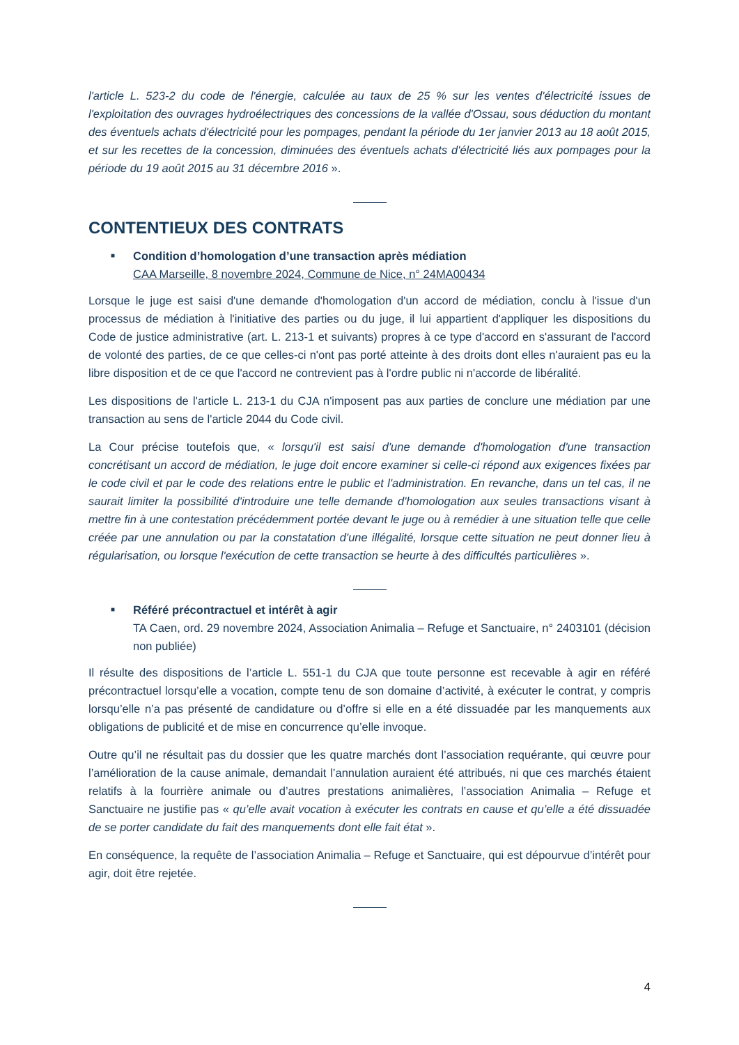l'article L. 523-2 du code de l'énergie, calculée au taux de 25 % sur les ventes d'électricité issues de l'exploitation des ouvrages hydroélectriques des concessions de la vallée d'Ossau, sous déduction du montant des éventuels achats d'électricité pour les pompages, pendant la période du 1er janvier 2013 au 18 août 2015, et sur les recettes de la concession, diminuées des éventuels achats d'électricité liés aux pompages pour la période du 19 août 2015 au 31 décembre 2016 ».
CONTENTIEUX DES CONTRATS
■
Condition d’homologation d’une transaction après médiation
CAA Marseille, 8 novembre 2024, Commune de Nice, n° 24MA00434
Lorsque le juge est saisi d'une demande d'homologation d'un accord de médiation, conclu à l'issue d'un processus de médiation à l'initiative des parties ou du juge, il lui appartient d'appliquer les dispositions du Code de justice administrative (art. L. 213-1 et suivants) propres à ce type d'accord en s'assurant de l'accord de volonté des parties, de ce que celles-ci n'ont pas porté atteinte à des droits dont elles n'auraient pas eu la libre disposition et de ce que l'accord ne contrevient pas à l'ordre public ni n'accorde de libéralité.
Les dispositions de l'article L. 213-1 du CJA n'imposent pas aux parties de conclure une médiation par une transaction au sens de l'article 2044 du Code civil.
La Cour précise toutefois que, « lorsqu'il est saisi d'une demande d'homologation d'une transaction concrétisant un accord de médiation, le juge doit encore examiner si celle-ci répond aux exigences fixées par le code civil et par le code des relations entre le public et l'administration. En revanche, dans un tel cas, il ne saurait limiter la possibilité d'introduire une telle demande d'homologation aux seules transactions visant à mettre fin à une contestation précédemment portée devant le juge ou à remédier à une situation telle que celle créée par une annulation ou par la constatation d'une illégalité, lorsque cette situation ne peut donner lieu à régularisation, ou lorsque l'exécution de cette transaction se heurte à des difficultés particulières ».
■
Référé précontractuel et intérêt à agir
TA Caen, ord. 29 novembre 2024, Association Animalia – Refuge et Sanctuaire, n° 2403101 (décision non publiée)
Il résulte des dispositions de l’article L. 551-1 du CJA que toute personne est recevable à agir en référé précontractuel lorsqu’elle a vocation, compte tenu de son domaine d’activité, à exécuter le contrat, y compris lorsqu’elle n’a pas présenté de candidature ou d’offre si elle en a été dissuadée par les manquements aux obligations de publicité et de mise en concurrence qu’elle invoque.
Outre qu’il ne résultait pas du dossier que les quatre marchés dont l’association requérante, qui œuvre pour l’amélioration de la cause animale, demandait l’annulation auraient été attribués, ni que ces marchés étaient relatifs à la fourrière animale ou d’autres prestations animalières, l’association Animalia – Refuge et Sanctuaire ne justifie pas « qu’elle avait vocation à exécuter les contrats en cause et qu’elle a été dissuadée de se porter candidate du fait des manquements dont elle fait état ».
En conséquence, la requête de l’association Animalia – Refuge et Sanctuaire, qui est dépourvue d’intérêt pour agir, doit être rejetée.
4